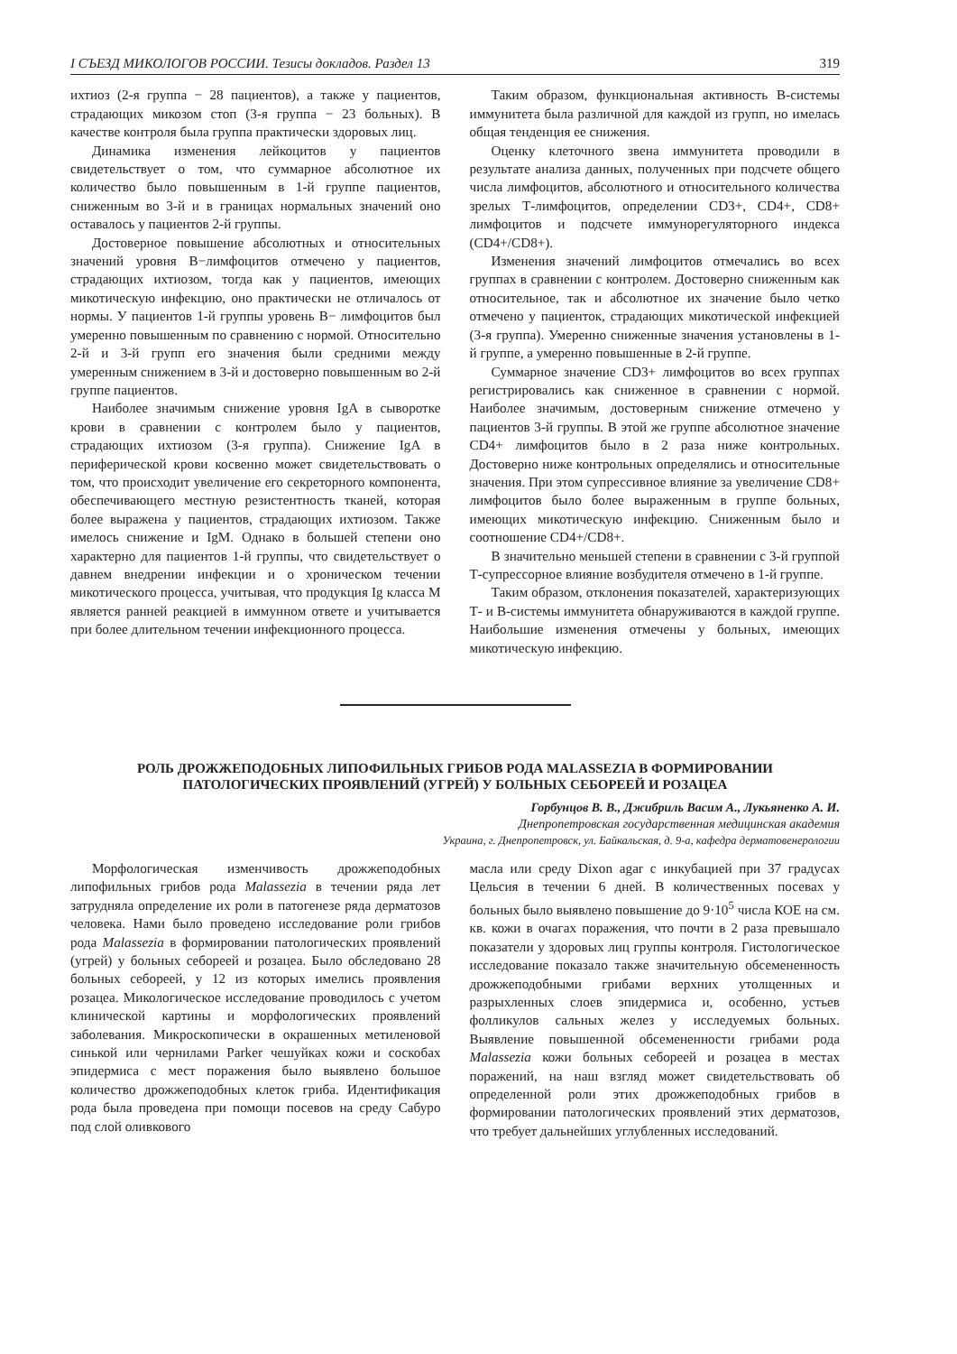I СЪЕЗД МИКОЛОГОВ РОССИИ. Тезисы докладов. Раздел 13 319
ихтиоз (2-я группа − 28 пациентов), а также у пациентов, страдающих микозом стоп (3-я группа − 23 больных). В качестве контроля была группа практически здоровых лиц.
Динамика изменения лейкоцитов у пациентов свидетельствует о том, что суммарное абсолютное их количество было повышенным в 1-й группе пациентов, сниженным во 3-й и в границах нормальных значений оно оставалось у пациентов 2-й группы.
Достоверное повышение абсолютных и относительных значений уровня В−лимфоцитов отмечено у пациентов, страдающих ихтиозом, тогда как у пациентов, имеющих микотическую инфекцию, оно практически не отличалось от нормы. У пациентов 1-й группы уровень В− лимфоцитов был умеренно повышенным по сравнению с нормой. Относительно 2-й и 3-й групп его значения были средними между умеренным снижением в 3-й и достоверно повышенным во 2-й группе пациентов.
Наиболее значимым снижение уровня IgA в сыворотке крови в сравнении с контролем было у пациентов, страдающих ихтиозом (3-я группа). Снижение IgA в периферической крови косвенно может свидетельствовать о том, что происходит увеличение его секреторного компонента, обеспечивающего местную резистентность тканей, которая более выражена у пациентов, страдающих ихтиозом. Также имелось снижение и IgM. Однако в большей степени оно характерно для пациентов 1-й группы, что свидетельствует о давнем внедрении инфекции и о хроническом течении микотического процесса, учитывая, что продукция Ig класса М является ранней реакцией в иммунном ответе и учитывается при более длительном течении инфекционного процесса.
Таким образом, функциональная активность В-системы иммунитета была различной для каждой из групп, но имелась общая тенденция ее снижения.
Оценку клеточного звена иммунитета проводили в результате анализа данных, полученных при подсчете общего числа лимфоцитов, абсолютного и относительного количества зрелых Т-лимфоцитов, определении CD3+, CD4+, CD8+ лимфоцитов и подсчете иммунорегуляторного индекса (CD4+/CD8+).
Изменения значений лимфоцитов отмечались во всех группах в сравнении с контролем. Достоверно сниженным как относительное, так и абсолютное их значение было четко отмечено у пациенток, страдающих микотической инфекцией (3-я группа). Умеренно сниженные значения установлены в 1-й группе, а умеренно повышенные в 2-й группе.
Суммарное значение CD3+ лимфоцитов во всех группах регистрировались как сниженное в сравнении с нормой. Наиболее значимым, достоверным снижение отмечено у пациентов 3-й группы. В этой же группе абсолютное значение CD4+ лимфоцитов было в 2 раза ниже контрольных. Достоверно ниже контрольных определялись и относительные значения. При этом супрессивное влияние за увеличение CD8+ лимфоцитов было более выраженным в группе больных, имеющих микотическую инфекцию. Сниженным было и соотношение CD4+/CD8+.
В значительно меньшей степени в сравнении с 3-й группой Т-супрессорное влияние возбудителя отмечено в 1-й группе.
Таким образом, отклонения показателей, характеризующих Т- и В-системы иммунитета обнаруживаются в каждой группе. Наибольшие изменения отмечены у больных, имеющих микотическую инфекцию.
РОЛЬ ДРОЖЖЕПОДОБНЫХ ЛИПОФИЛЬНЫХ ГРИБОВ РОДА MALASSEZIA В ФОРМИРОВАНИИ
ПАТОЛОГИЧЕСКИХ ПРОЯВЛЕНИЙ (УГРЕЙ) У БОЛЬНЫХ СЕБОРЕЕЙ И РОЗАЦЕА
Горбунцов В. В., Джибриль Васим А., Лукьяненко А. И.
Днепропетровская государственная медицинская академия
Украина, г. Днепропетровск, ул. Байкальская, д. 9-а, кафедра дерматовенерологии
Морфологическая изменчивость дрожжеподобных липофильных грибов рода Malassezia в течении ряда лет затрудняла определение их роли в патогенезе ряда дерматозов человека. Нами было проведено исследование роли грибов рода Malassezia в формировании патологических проявлений (угрей) у больных себореей и розацеа. Было обследовано 28 больных себореей, у 12 из которых имелись проявления розацеа. Микологическое исследование проводилось с учетом клинической картины и морфологических проявлений заболевания. Микроскопически в окрашенных метиленовой синькой или чернилами Parker чешуйках кожи и соскобах эпидермиса с мест поражения было выявлено большое количество дрожжеподобных клеток гриба. Идентификация рода была проведена при помощи посевов на среду Сабуро под слой оливкового
масла или среду Dixon agar с инкубацией при 37 градусах Цельсия в течении 6 дней. В количественных посевах у больных было выявлено повышение до 9·10<sup>5</sup> числа КОЕ на см. кв. кожи в очагах поражения, что почти в 2 раза превышало показатели у здоровых лиц группы контроля. Гистологическое исследование показало также значительную обсемененность дрожжеподобными грибами верхних утолщенных и разрыхленных слоев эпидермиса и, особенно, устьев фолликулов сальных желез у исследуемых больных. Выявление повышенной обсемененности грибами рода Malassezia кожи больных себореей и розацеа в местах поражений, на наш взгляд может свидетельствовать об определенной роли этих дрожжеподобных грибов в формировании патологических проявлений этих дерматозов, что требует дальнейших углубленных исследований.